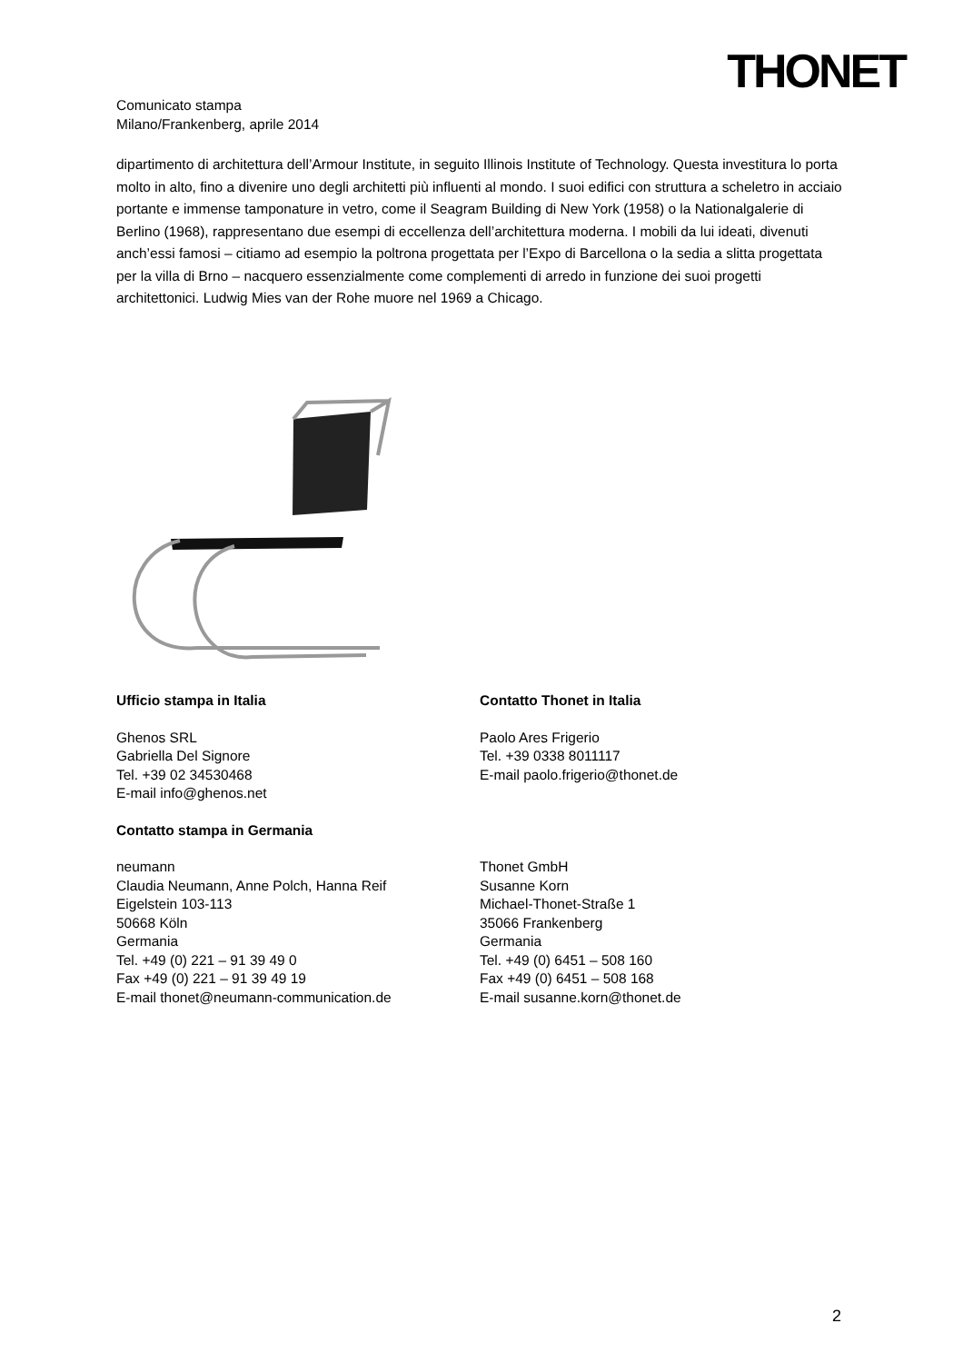THONET
Comunicato stampa
Milano/Frankenberg, aprile 2014
dipartimento di architettura dell’Armour Institute, in seguito Illinois Institute of Technology. Questa investitura lo porta molto in alto, fino a divenire uno degli architetti più influenti al mondo. I suoi edifici con struttura a scheletro in acciaio portante e immense tamponature in vetro, come il Seagram Building di New York (1958) o la Nationalgalerie di Berlino (1968), rappresentano due esempi di eccellenza dell’architettura moderna. I mobili da lui ideati, divenuti anch’essi famosi – citiamo ad esempio la poltrona progettata per l’Expo di Barcellona o la sedia a slitta progettata per la villa di Brno – nacquero essenzialmente come complementi di arredo in funzione dei suoi progetti architettonici. Ludwig Mies van der Rohe muore nel 1969 a Chicago.
Ufficio stampa in Italia
Ghenos SRL
Gabriella Del Signore
Tel. +39 02 34530468
E-mail info@ghenos.net
Contatto Thonet in Italia
Paolo Ares Frigerio
Tel. +39 0338 8011117
E-mail paolo.frigerio@thonet.de
Contatto stampa in Germania
neumann
Claudia Neumann, Anne Polch, Hanna Reif
Eigelstein 103-113
50668 Köln
Germania
Tel. +49 (0) 221 – 91 39 49 0
Fax +49 (0) 221 – 91 39 49 19
E-mail thonet@neumann-communication.de
Thonet GmbH
Susanne Korn
Michael-Thonet-Straße 1
35066 Frankenberg
Germania
Tel. +49 (0) 6451 – 508 160
Fax +49 (0) 6451 – 508 168
E-mail susanne.korn@thonet.de
2